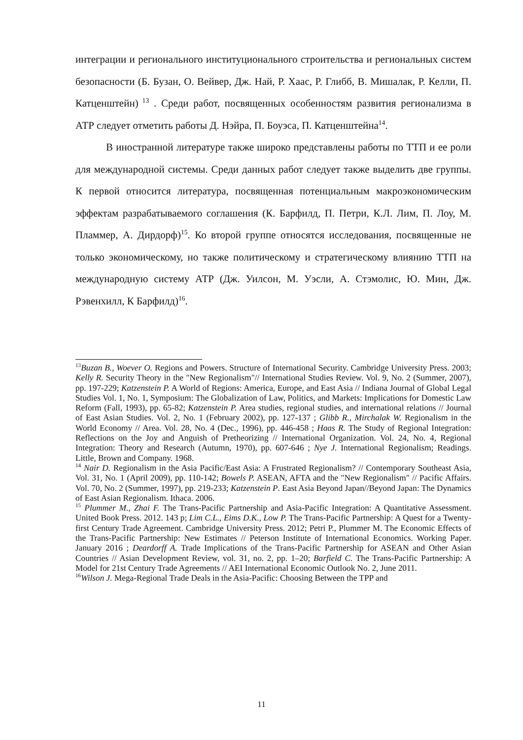интеграции и регионального институционального строительства и региональных систем безопасности (Б. Бузан, О. Вейвер, Дж. Най, Р. Хаас, Р. Глибб, В. Мишалак, Р. Келли, П. Катценштейн)<sup>13</sup> . Среди работ, посвященных особенностям развития регионализма в АТР следует отметить работы Д. Нэйра, П. Боуэса, П. Катценштейна<sup>14</sup>.
В иностранной литературе также широко представлены работы по ТТП и ее роли для международной системы. Среди данных работ следует также выделить две группы. К первой относится литература, посвященная потенциальным макроэкономическим эффектам разрабатываемого соглашения (К. Барфилд, П. Петри, К.Л. Лим, П. Лоу, М. Пламмер, А. Дирдорф)<sup>15</sup>. Ко второй группе относятся исследования, посвященные не только экономическому, но также политическому и стратегическому влиянию ТТП на международную систему АТР (Дж. Уилсон, М. Уэсли, А. Стэмолис, Ю. Мин, Дж. Рэвенхилл, К Барфилд)<sup>16</sup>.
<sup>13</sup> Buzan B., Woever O. Regions and Powers. Structure of International Security. Cambridge University Press. 2003; Kelly R. Security Theory in the "New Regionalism"// International Studies Review. Vol. 9, No. 2 (Summer, 2007), pp. 197-229; Katzenstein P. A World of Regions: America, Europe, and East Asia // Indiana Journal of Global Legal Studies Vol. 1, No. 1, Symposium: The Globalization of Law, Politics, and Markets: Implications for Domestic Law Reform (Fall, 1993), pp. 65-82; Katzenstein P. Area studies, regional studies, and international relations // Journal of East Asian Studies. Vol. 2, No. 1 (February 2002), pp. 127-137 ; Glibb R., Mirchalak W. Regionalism in the World Economy // Area. Vol. 28, No. 4 (Dec., 1996), pp. 446-458 ; Haas R. The Study of Regional Integration: Reflections on the Joy and Anguish of Pretheorizing // International Organization. Vol. 24, No. 4, Regional Integration: Theory and Research (Autumn, 1970), pp. 607-646 ; Nye J. International Regionalism; Readings. Little, Brown and Company. 1968.
<sup>14</sup> Nair D. Regionalism in the Asia Pacific/East Asia: A Frustrated Regionalism? // Contemporary Southeast Asia, Vol. 31, No. 1 (April 2009), pp. 110-142; Bowels P. ASEAN, AFTA and the "New Regionalism" // Pacific Affairs. Vol. 70, No. 2 (Summer, 1997), pp. 219-233; Katzenstein P. East Asia Beyond Japan//Beyond Japan: The Dynamics of East Asian Regionalism. Ithaca. 2006.
<sup>15</sup> Plummer M., Zhai F. The Trans-Pacific Partnership and Asia-Pacific Integration: A Quantitative Assessment. United Book Press. 2012. 143 p; Lim C.L., Eims D.K., Low P. The Trans-Pacific Partnership: A Quest for a Twenty-first Century Trade Agreement. Cambridge University Press. 2012; Petri P., Plummer M. The Economic Effects of the Trans-Pacific Partnership: New Estimates // Peterson Institute of International Economics. Working Paper. January 2016 ; Deardorff A. Trade Implications of the Trans-Pacific Partnership for ASEAN and Other Asian Countries // Asian Development Review, vol. 31, no. 2, pp. 1–20; Barfield C. The Trans-Pacific Partnership: A Model for 21st Century Trade Agreements // AEI International Economic Outlook No. 2, June 2011.
<sup>16</sup> Wilson J. Mega-Regional Trade Deals in the Asia-Pacific: Choosing Between the TPP and
11